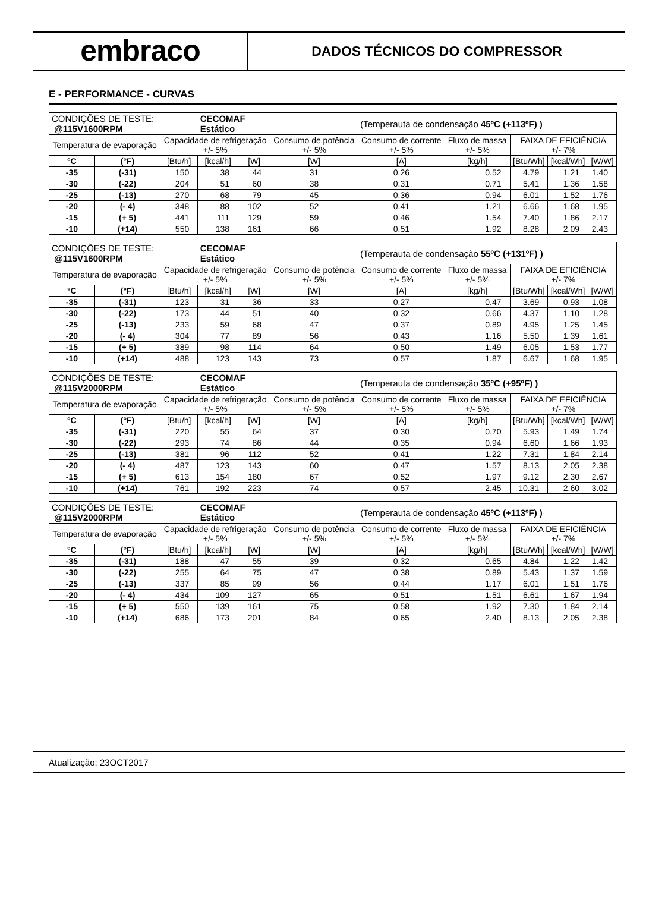embraco
DADOS TÉCNICOS DO COMPRESSOR
E - PERFORMANCE - CURVAS
| CONDIÇÕES DE TESTE: @115V1600RPM | | | CECOMAF Estático | | | (Temperauta de condensação 45ºC (+113ºF) ) | | | | |
| Temperatura de evaporação | | Capacidade de refrigeração +/- 5% | | | Consumo de potência +/- 5% | Consumo de corrente +/- 5% | Fluxo de massa +/- 5% | FAIXA DE EFICIÊNCIA +/- 7% | | |
| °C | (°F) | [Btu/h] | [kcal/h] | [W] | [W] | [A] | [kg/h] | [Btu/Wh] | [kcal/Wh] | [W/W] |
| -35 | (-31) | 150 | 38 | 44 | 31 | 0.26 | 0.52 | 4.79 | 1.21 | 1.40 |
| -30 | (-22) | 204 | 51 | 60 | 38 | 0.31 | 0.71 | 5.41 | 1.36 | 1.58 |
| -25 | (-13) | 270 | 68 | 79 | 45 | 0.36 | 0.94 | 6.01 | 1.52 | 1.76 |
| -20 | (- 4) | 348 | 88 | 102 | 52 | 0.41 | 1.21 | 6.66 | 1.68 | 1.95 |
| -15 | (+ 5) | 441 | 111 | 129 | 59 | 0.46 | 1.54 | 7.40 | 1.86 | 2.17 |
| -10 | (+14) | 550 | 138 | 161 | 66 | 0.51 | 1.92 | 8.28 | 2.09 | 2.43 |
| CONDIÇÕES DE TESTE: @115V1600RPM | | | CECOMAF Estático | | | (Temperauta de condensação 55ºC (+131ºF) ) | | | | |
| Temperatura de evaporação | | Capacidade de refrigeração +/- 5% | | | Consumo de potência +/- 5% | Consumo de corrente +/- 5% | Fluxo de massa +/- 5% | FAIXA DE EFICIÊNCIA +/- 7% | | |
| °C | (°F) | [Btu/h] | [kcal/h] | [W] | [W] | [A] | [kg/h] | [Btu/Wh] | [kcal/Wh] | [W/W] |
| -35 | (-31) | 123 | 31 | 36 | 33 | 0.27 | 0.47 | 3.69 | 0.93 | 1.08 |
| -30 | (-22) | 173 | 44 | 51 | 40 | 0.32 | 0.66 | 4.37 | 1.10 | 1.28 |
| -25 | (-13) | 233 | 59 | 68 | 47 | 0.37 | 0.89 | 4.95 | 1.25 | 1.45 |
| -20 | (- 4) | 304 | 77 | 89 | 56 | 0.43 | 1.16 | 5.50 | 1.39 | 1.61 |
| -15 | (+ 5) | 389 | 98 | 114 | 64 | 0.50 | 1.49 | 6.05 | 1.53 | 1.77 |
| -10 | (+14) | 488 | 123 | 143 | 73 | 0.57 | 1.87 | 6.67 | 1.68 | 1.95 |
| CONDIÇÕES DE TESTE: @115V2000RPM | | | CECOMAF Estático | | | (Temperauta de condensação 35ºC (+95ºF) ) | | | | |
| Temperatura de evaporação | | Capacidade de refrigeração +/- 5% | | | Consumo de potência +/- 5% | Consumo de corrente +/- 5% | Fluxo de massa +/- 5% | FAIXA DE EFICIÊNCIA +/- 7% | | |
| °C | (°F) | [Btu/h] | [kcal/h] | [W] | [W] | [A] | [kg/h] | [Btu/Wh] | [kcal/Wh] | [W/W] |
| -35 | (-31) | 220 | 55 | 64 | 37 | 0.30 | 0.70 | 5.93 | 1.49 | 1.74 |
| -30 | (-22) | 293 | 74 | 86 | 44 | 0.35 | 0.94 | 6.60 | 1.66 | 1.93 |
| -25 | (-13) | 381 | 96 | 112 | 52 | 0.41 | 1.22 | 7.31 | 1.84 | 2.14 |
| -20 | (- 4) | 487 | 123 | 143 | 60 | 0.47 | 1.57 | 8.13 | 2.05 | 2.38 |
| -15 | (+ 5) | 613 | 154 | 180 | 67 | 0.52 | 1.97 | 9.12 | 2.30 | 2.67 |
| -10 | (+14) | 761 | 192 | 223 | 74 | 0.57 | 2.45 | 10.31 | 2.60 | 3.02 |
| CONDIÇÕES DE TESTE: @115V2000RPM | | | CECOMAF Estático | | | (Temperauta de condensação 45ºC (+113ºF) ) | | | | |
| Temperatura de evaporação | | Capacidade de refrigeração +/- 5% | | | Consumo de potência +/- 5% | Consumo de corrente +/- 5% | Fluxo de massa +/- 5% | FAIXA DE EFICIÊNCIA +/- 7% | | |
| °C | (°F) | [Btu/h] | [kcal/h] | [W] | [W] | [A] | [kg/h] | [Btu/Wh] | [kcal/Wh] | [W/W] |
| -35 | (-31) | 188 | 47 | 55 | 39 | 0.32 | 0.65 | 4.84 | 1.22 | 1.42 |
| -30 | (-22) | 255 | 64 | 75 | 47 | 0.38 | 0.89 | 5.43 | 1.37 | 1.59 |
| -25 | (-13) | 337 | 85 | 99 | 56 | 0.44 | 1.17 | 6.01 | 1.51 | 1.76 |
| -20 | (- 4) | 434 | 109 | 127 | 65 | 0.51 | 1.51 | 6.61 | 1.67 | 1.94 |
| -15 | (+ 5) | 550 | 139 | 161 | 75 | 0.58 | 1.92 | 7.30 | 1.84 | 2.14 |
| -10 | (+14) | 686 | 173 | 201 | 84 | 0.65 | 2.40 | 8.13 | 2.05 | 2.38 |
Atualização: 23OCT2017